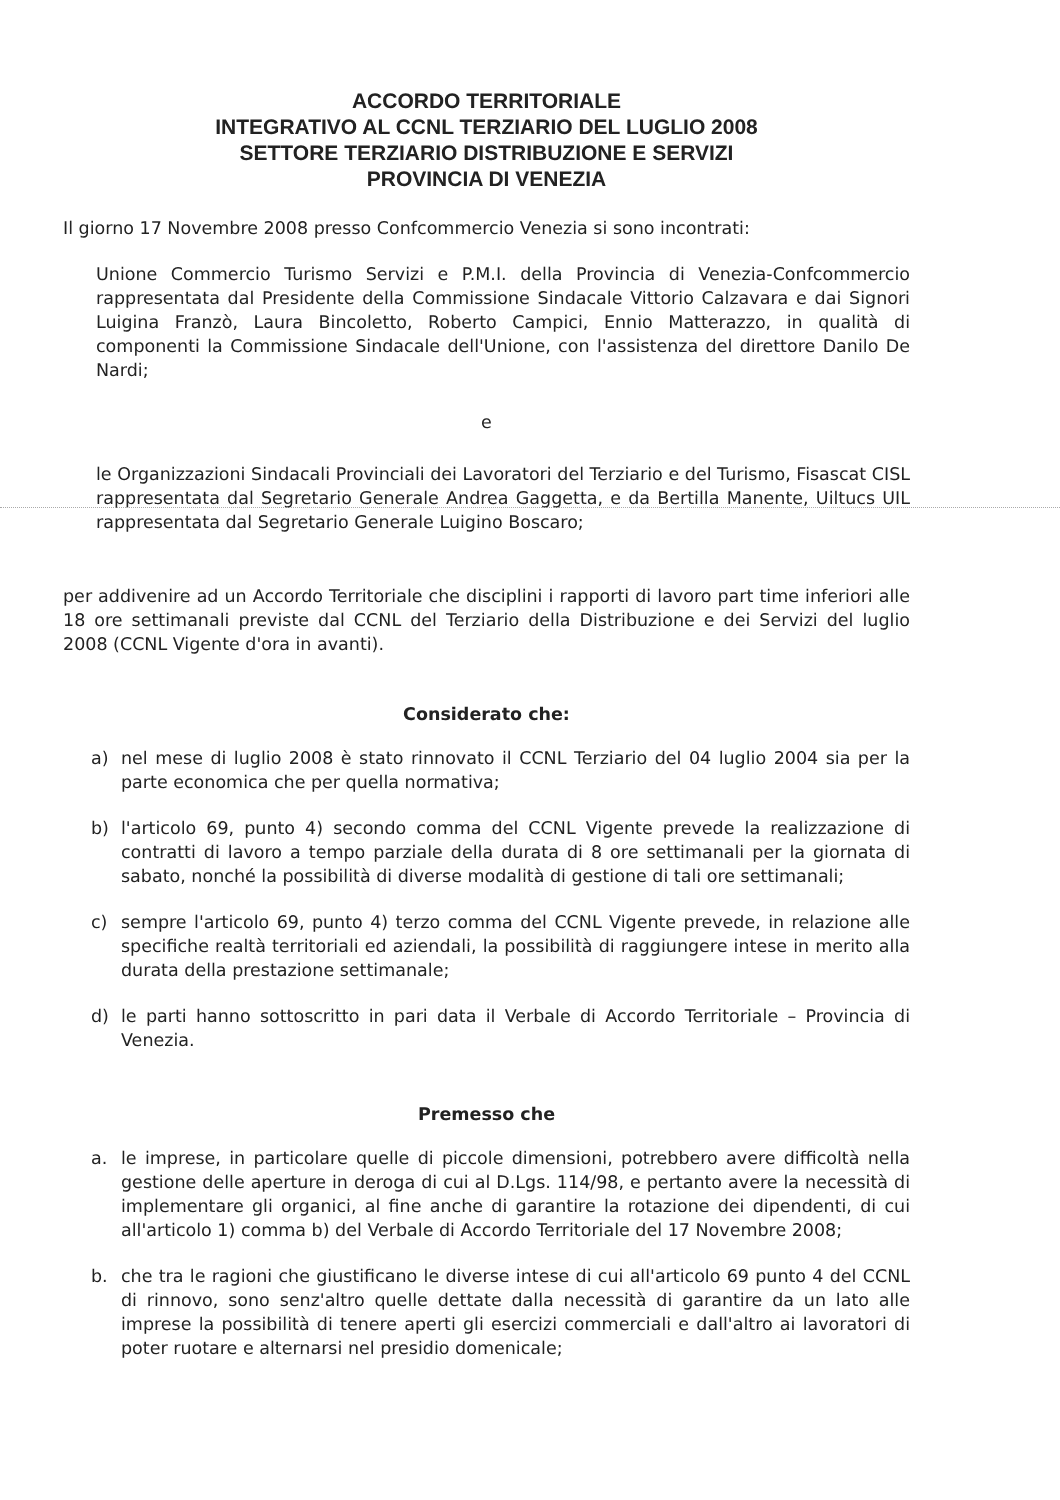ACCORDO TERRITORIALE
INTEGRATIVO AL CCNL TERZIARIO DEL LUGLIO 2008
SETTORE TERZIARIO DISTRIBUZIONE E SERVIZI
PROVINCIA DI VENEZIA
Il giorno 17 Novembre 2008 presso Confcommercio Venezia si sono incontrati:
Unione Commercio Turismo Servizi e P.M.I. della Provincia di Venezia-Confcommercio rappresentata dal Presidente della Commissione Sindacale Vittorio Calzavara e dai Signori Luigina Franzò, Laura Bincoletto, Roberto Campici, Ennio Matterazzo, in qualità di componenti la Commissione Sindacale dell'Unione, con l'assistenza del direttore Danilo De Nardi;
e
le Organizzazioni Sindacali Provinciali dei Lavoratori del Terziario e del Turismo, Fisascat CISL rappresentata dal Segretario Generale Andrea Gaggetta, e da Bertilla Manente, Uiltucs UIL rappresentata dal Segretario Generale Luigino Boscaro;
per addivenire ad un Accordo Territoriale che disciplini i rapporti di lavoro part time inferiori alle 18 ore settimanali previste dal CCNL del Terziario della Distribuzione e dei Servizi del luglio 2008 (CCNL Vigente d'ora in avanti).
Considerato che:
a) nel mese di luglio 2008 è stato rinnovato il CCNL Terziario del 04 luglio 2004 sia per la parte economica che per quella normativa;
b) l'articolo 69, punto 4) secondo comma del CCNL Vigente prevede la realizzazione di contratti di lavoro a tempo parziale della durata di 8 ore settimanali per la giornata di sabato, nonché la possibilità di diverse modalità di gestione di tali ore settimanali;
c) sempre l'articolo 69, punto 4) terzo comma del CCNL Vigente prevede, in relazione alle specifiche realtà territoriali ed aziendali, la possibilità di raggiungere intese in merito alla durata della prestazione settimanale;
d) le parti hanno sottoscritto in pari data il Verbale di Accordo Territoriale – Provincia di Venezia.
Premesso che
a. le imprese, in particolare quelle di piccole dimensioni, potrebbero avere difficoltà nella gestione delle aperture in deroga di cui al D.Lgs. 114/98, e pertanto avere la necessità di implementare gli organici, al fine anche di garantire la rotazione dei dipendenti, di cui all'articolo 1) comma b) del Verbale di Accordo Territoriale del 17 Novembre 2008;
b. che tra le ragioni che giustificano le diverse intese di cui all'articolo 69 punto 4 del CCNL di rinnovo, sono senz'altro quelle dettate dalla necessità di garantire da un lato alle imprese la possibilità di tenere aperti gli esercizi commerciali e dall'altro ai lavoratori di poter ruotare e alternarsi nel presidio domenicale;